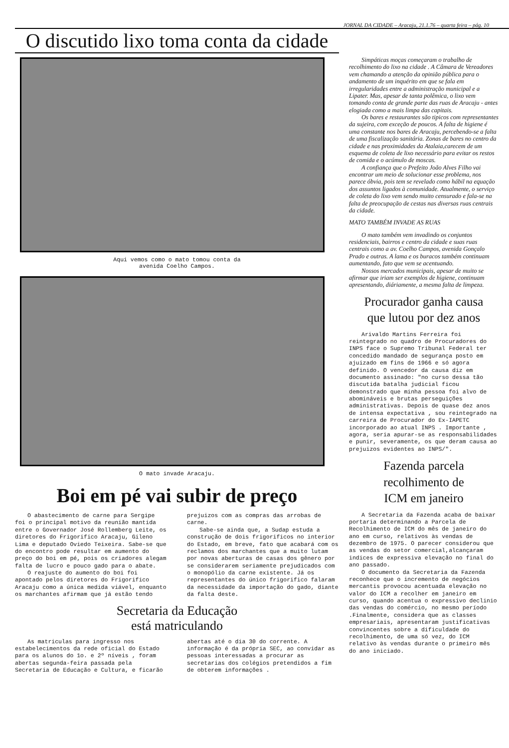JORNAL DA CIDADE – Aracaju, 21.1.76 – quarta feira – pág. 10
O discutido lixo toma conta da cidade
Aqui vemos como o mato tomou conta da
avenida Coelho Campos.
O mato invade Aracaju.
Boi em pé vai subir de preço
O abastecimento de carne para Sergipe foi o principal motivo da reunião mantida entre o Governador José Rollemberg Leite, os diretores do Frigorifico Aracaju, Gileno Lima e deputado Oviedo Teixeira. Sabe-se que do encontro pode resultar em aumento do preço do boi em pé, pois os criadores alegam falta de lucro e pouco gado para o abate.
O reajuste do aumento do boi foi apontado pelos diretores do Frigorifico Aracaju como a única medida viável, enquanto os marchantes afirmam que já estão tendo prejuizos com as compras das arrobas de carne.
Sabe-se ainda que, a Sudap estuda a construção de dois frigorificos no interior do Estado, em breve, fato que acabará com os reclamos dos marchantes que a muito lutam por novas aberturas de casas dos gênero por se considerarem seriamente prejudicados com o monopólio da carne existente. Já os representantes do único frigorifico falaram da necessidade da importação do gado, diante da falta deste.
Secretaria da Educação
está matriculando
As matriculas para ingresso nos estabelecimentos da rede oficial do Estado para os alunos do 1o. e 2º níveis , foram abertas segunda-feira passada pela Secretaria de Educação e Cultura, e ficarão abertas até o dia 30 do corrente. A informação é da própria SEC, ao convidar as pessoas interessadas a procurar as secretarias dos colégios pretendidos a fim de obterem informações .
Simpáticas moças começaram o trabalho de recolhimento do lixo na cidade . A Câmara de Vereadores vem chamando a atenção da opinião pública para o andamento de um inquérito em que se fala em irregularidades entre a administração municipal e a Lipater. Mas, apesar de tanta polêmica, o lixo vem tomando conta de grande parte das ruas de Aracaju - antes elogiada como a mais limpa das capitais.
Os bares e restaurantes são tipicos com representantes da sujeira, com exceção de poucos. A falta de higiene é uma constante nos bares de Aracaju, percebendo-se a falta de uma fiscalização sanitária. Zonas de bares no centro da cidade e nas proximidades da Atalaia,carecem de um esquema de coleta de lixo necessário para evitar os restos de comida e o acúmulo de moscas.
A confiança que o Prefeito João Alves Filho vai encontrar um meio de solucionar esse problema, nos parece óbvia, pois tem se revelado como hábil na equação dos assuntos ligados à comunidade. Atualmente, o serviço de coleta do lixo vem sendo muito censurado e fala-se na falta de preocupação de cestas nas diversas ruas centrais da cidade.
MATO TAMBÉM INVADE AS RUAS
O mato também vem invadindo os conjuntos residenciais, bairros e centro da cidade e suas ruas centrais como a av. Coelho Campos, avenida Gonçalo Prado e outras. A lama e os buracos também continuam aumentando, fato que vem se acentuando.
Nossos mercados municipais, apesar de muito se afirmar que iriam ser exemplos de higiene, continuam apresentando, diáriamente, a mesma falta de limpeza.
Procurador ganha causa
que lutou por dez anos
Arivaldo Martins Ferreira foi reintegrado no quadro de Procuradores do INPS face o Supremo Tribunal Federal ter concedido mandado de segurança posto em ajuizado em fins de 1966 e só agora definido. O vencedor da causa diz em documento assinado: "no curso dessa tão discutida batalha judicial ficou demonstrado que minha pessoa foi alvo de abomináveis e brutas perseguições administrativas. Depois de quase dez anos de intensa expectativa , sou reintegrado na carreira de Procurador do Ex-IAPETC incorporado ao atual INPS . Importante , agora, seria apurar-se as responsabilidades e punir, severamente, os que deram causa ao prejuizos evidentes ao INPS/".
Fazenda parcela
recolhimento de
ICM em janeiro
A Secretaria da Fazenda acaba de baixar portaria determinando a Parcela de Recolhimento de ICM do mês de janeiro do ano em curso, relativos às vendas de dezembro de 1975. O parecer considerou que as vendas do setor comercial,alcançaram indices de expressiva elevação no final do ano passado.
O documento da Secretaria da Fazenda reconhece que o incremento de negócios mercantis provocou acentuada elevação no valor do ICM a recolher em janeiro em curso, quando acentua o expressivo declinio das vendas do comércio, no mesmo período .Finalmente, considera que as classes empresariais, apresentaram justificativas convincentes sobre a dificuldade do recolhimento, de uma só vez, do ICM relativo às vendas durante o primeiro mês do ano iniciado.